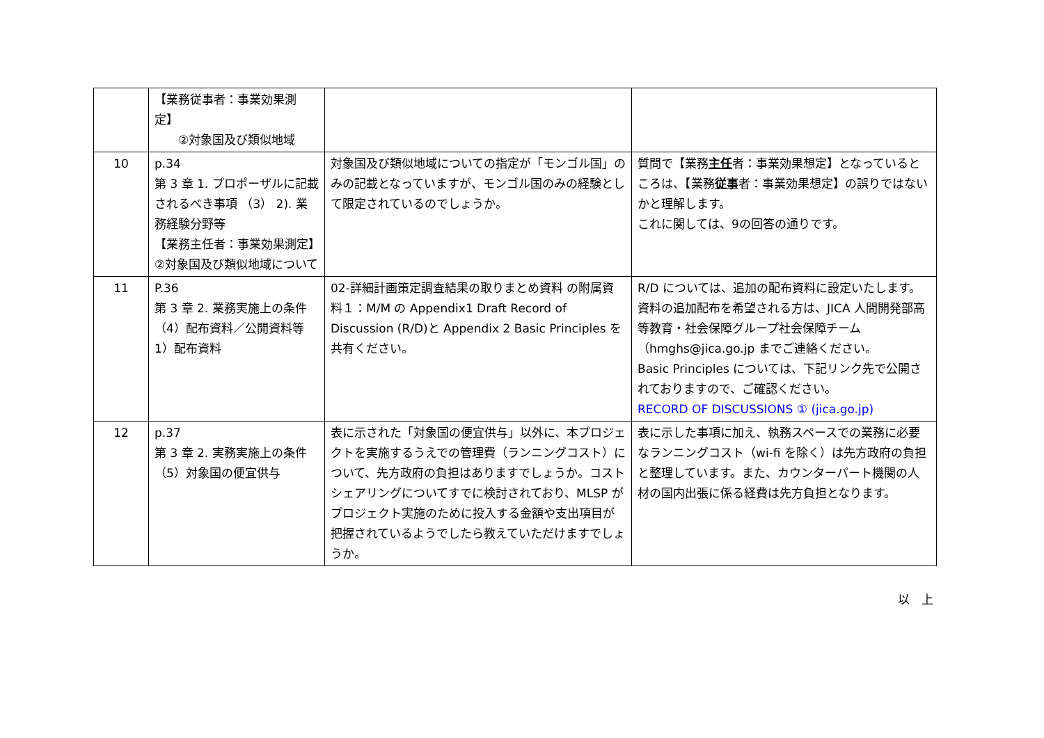| | 【業務従事者：事業効果測定】 ②対象国及び類似地域 | | |
| 10 | p.34 第 3 章 1. プロポーザルに記載されるべき事項 （3） 2). 業務経験分野等 【業務主任者：事業効果測定】②対象国及び類似地域について | 対象国及び類似地域についての指定が「モンゴル国」のみの記載となっていますが、モンゴル国のみの経験として限定されているのでしょうか。 | 質問で【業務 主任 者：事業効果想定】となっているところは、【業務 従事 者：事業効果想定】の誤りではないかと理解します。 これに関しては、9の回答の通りです。 |
| 11 | P.36 第 3 章 2. 業務実施上の条件 （4）配布資料／公開資料等 1）配布資料 | 02-詳細計画策定調査結果の取りまとめ資料 の附属資料１：M/M の Appendix1 Draft Record of Discussion (R/D)と Appendix 2 Basic Principles を共有ください。 | R/D については、追加の配布資料に設定いたします。 資料の追加配布を希望される方は、JICA 人間開発部高等教育・社会保障グループ社会保障チーム（hmghs@jica.go.jp までご連絡ください。 Basic Principles については、下記リンク先で公開されておりますので、ご確認ください。 RECORD OF DISCUSSIONS ① (jica.go.jp) |
| 12 | p.37 第 3 章 2. 実務実施上の条件（5）対象国の便宜供与 | 表に示された「対象国の便宜供与」以外に、本プロジェクトを実施するうえでの管理費（ランニングコスト）について、先方政府の負担はありますでしょうか。コストシェアリングについてすでに検討されており、MLSP がプロジェクト実施のために投入する金額や支出項目が把握されているようでしたら教えていただけますでしょうか。 | 表に示した事項に加え、執務スペースでの業務に必要なランニングコスト（wi-fi を除く）は先方政府の負担と整理しています。また、カウンターパート機関の人材の国内出張に係る経費は先方負担となります。 |
以　上